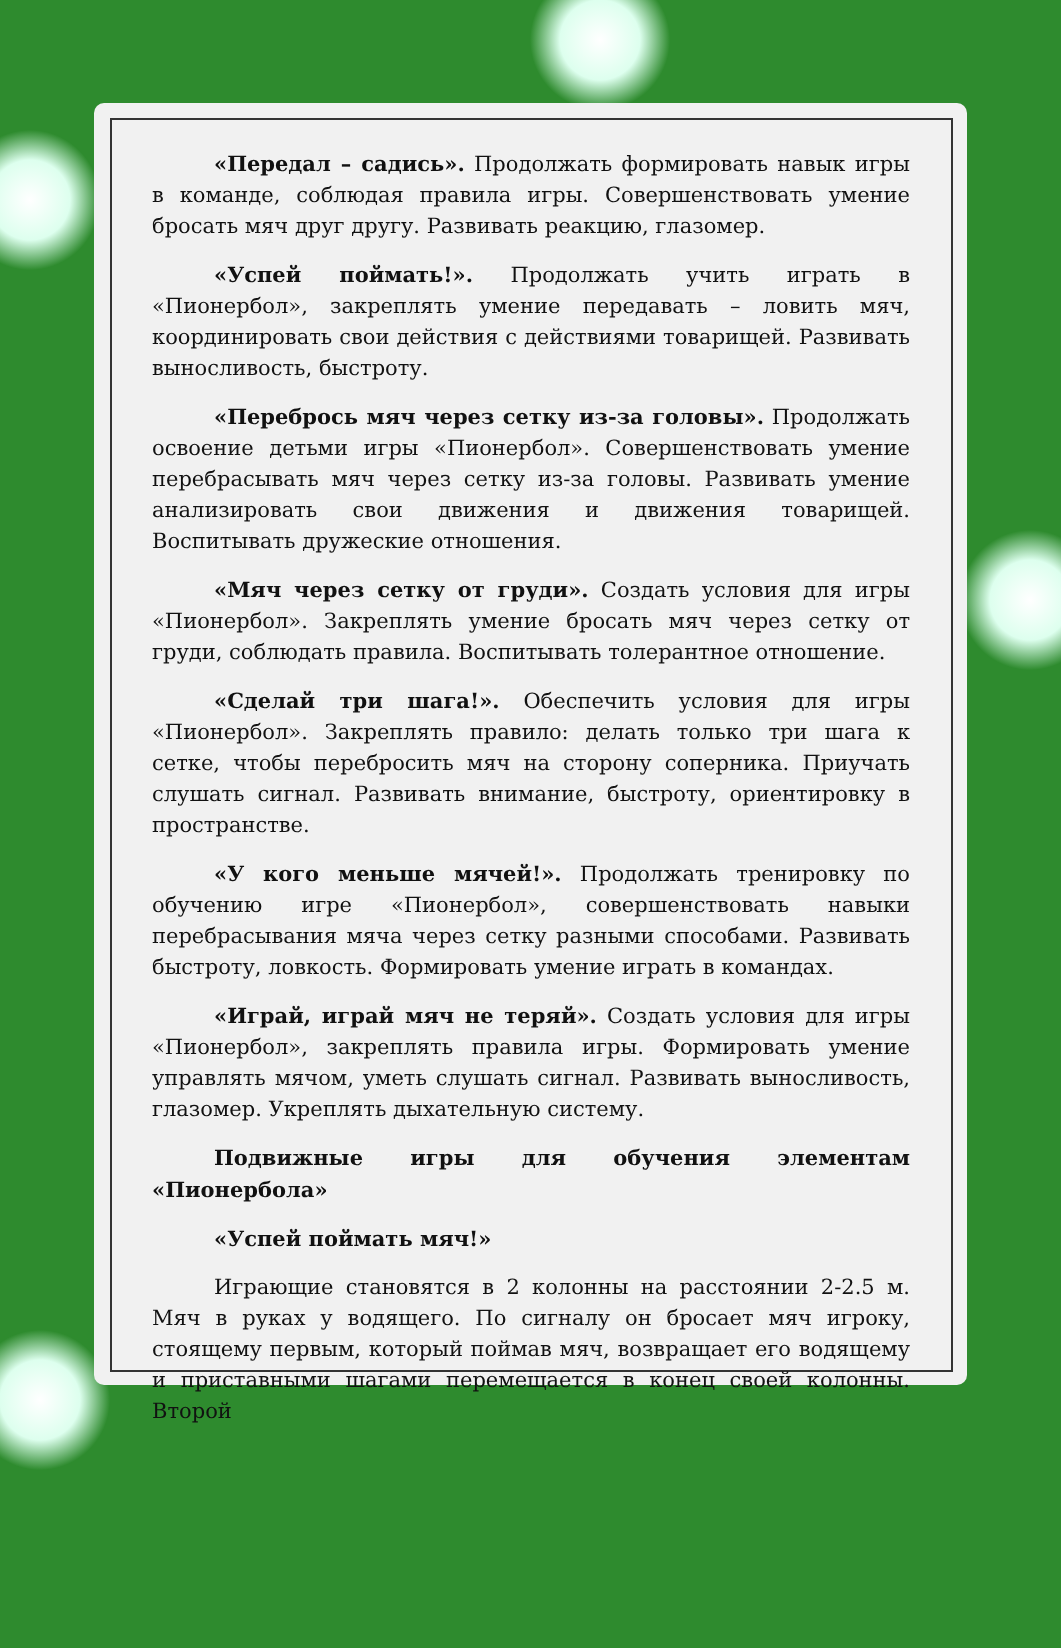«Передал – садись». Продолжать формировать навык игры в команде, соблюдая правила игры. Совершенствовать умение бросать мяч друг другу. Развивать реакцию, глазомер.
«Успей поймать!». Продолжать учить играть в «Пионербол», закреплять умение передавать – ловить мяч, координировать свои действия с действиями товарищей. Развивать выносливость, быстроту.
«Перебрось мяч через сетку из-за головы». Продолжать освоение детьми игры «Пионербол». Совершенствовать умение перебрасывать мяч через сетку из-за головы. Развивать умение анализировать свои движения и движения товарищей. Воспитывать дружеские отношения.
«Мяч через сетку от груди». Создать условия для игры «Пионербол». Закреплять умение бросать мяч через сетку от груди, соблюдать правила. Воспитывать толерантное отношение.
«Сделай три шага!». Обеспечить условия для игры «Пионербол». Закреплять правило: делать только три шага к сетке, чтобы перебросить мяч на сторону соперника. Приучать слушать сигнал. Развивать внимание, быстроту, ориентировку в пространстве.
«У кого меньше мячей!». Продолжать тренировку по обучению игре «Пионербол», совершенствовать навыки перебрасывания мяча через сетку разными способами. Развивать быстроту, ловкость. Формировать умение играть в командах.
«Играй, играй мяч не теряй». Создать условия для игры «Пионербол», закреплять правила игры. Формировать умение управлять мячом, уметь слушать сигнал. Развивать выносливость, глазомер. Укреплять дыхательную систему.
Подвижные игры для обучения элементам «Пионербола»
«Успей поймать мяч!»
Играющие становятся в 2 колонны на расстоянии 2-2.5 м. Мяч в руках у водящего. По сигналу он бросает мяч игроку, стоящему первым, который поймав мяч, возвращает его водящему и приставными шагами перемещается в конец своей колонны. Второй